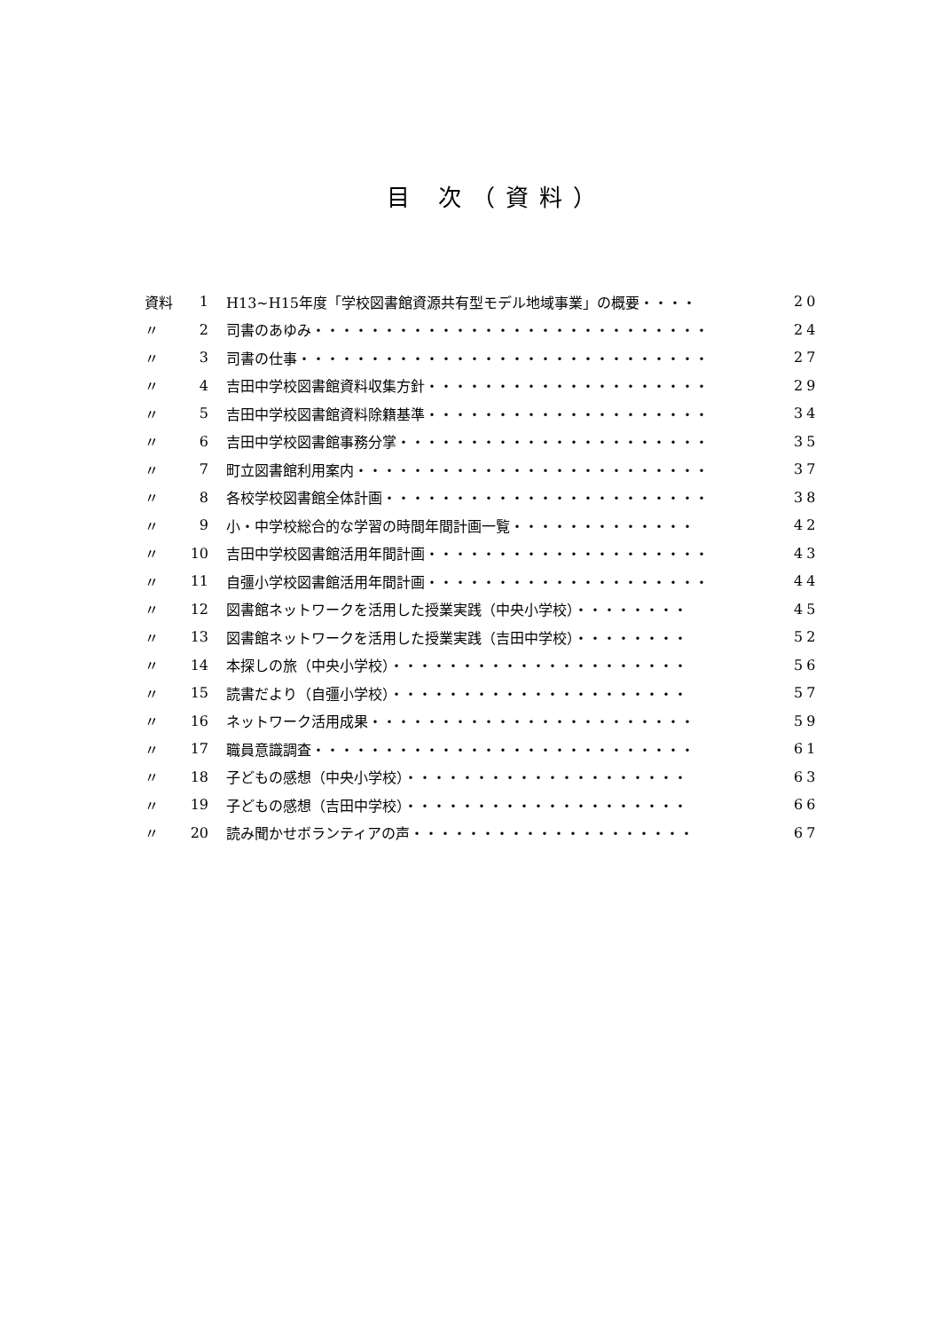目 次（資料）
| 資料 | 1 | H13~H15年度「学校図書館資源共有型モデル地域事業」の概要・・・・ | 20 |
| 〃 | 2 | 司書のあゆみ・・・・・・・・・・・・・・・・・・・・・・・・・・・・ | 24 |
| 〃 | 3 | 司書の仕事・・・・・・・・・・・・・・・・・・・・・・・・・・・・・ | 27 |
| 〃 | 4 | 吉田中学校図書館資料収集方針・・・・・・・・・・・・・・・・・・・・ | 29 |
| 〃 | 5 | 吉田中学校図書館資料除籍基準・・・・・・・・・・・・・・・・・・・・ | 34 |
| 〃 | 6 | 吉田中学校図書館事務分掌・・・・・・・・・・・・・・・・・・・・・・ | 35 |
| 〃 | 7 | 町立図書館利用案内・・・・・・・・・・・・・・・・・・・・・・・・・ | 37 |
| 〃 | 8 | 各校学校図書館全体計画・・・・・・・・・・・・・・・・・・・・・・・ | 38 |
| 〃 | 9 | 小・中学校総合的な学習の時間年間計画一覧・・・・・・・・・・・・・ | 42 |
| 〃 | 10 | 吉田中学校図書館活用年間計画・・・・・・・・・・・・・・・・・・・・ | 43 |
| 〃 | 11 | 自彊小学校図書館活用年間計画・・・・・・・・・・・・・・・・・・・・ | 44 |
| 〃 | 12 | 図書館ネットワークを活用した授業実践（中央小学校）・・・・・・・・ | 45 |
| 〃 | 13 | 図書館ネットワークを活用した授業実践（吉田中学校）・・・・・・・・ | 52 |
| 〃 | 14 | 本探しの旅（中央小学校）・・・・・・・・・・・・・・・・・・・・・ | 56 |
| 〃 | 15 | 読書だより（自彊小学校）・・・・・・・・・・・・・・・・・・・・・ | 57 |
| 〃 | 16 | ネットワーク活用成果・・・・・・・・・・・・・・・・・・・・・・・ | 59 |
| 〃 | 17 | 職員意識調査・・・・・・・・・・・・・・・・・・・・・・・・・・・ | 61 |
| 〃 | 18 | 子どもの感想（中央小学校）・・・・・・・・・・・・・・・・・・・・ | 63 |
| 〃 | 19 | 子どもの感想（吉田中学校）・・・・・・・・・・・・・・・・・・・・ | 66 |
| 〃 | 20 | 読み聞かせボランティアの声・・・・・・・・・・・・・・・・・・・・ | 67 |